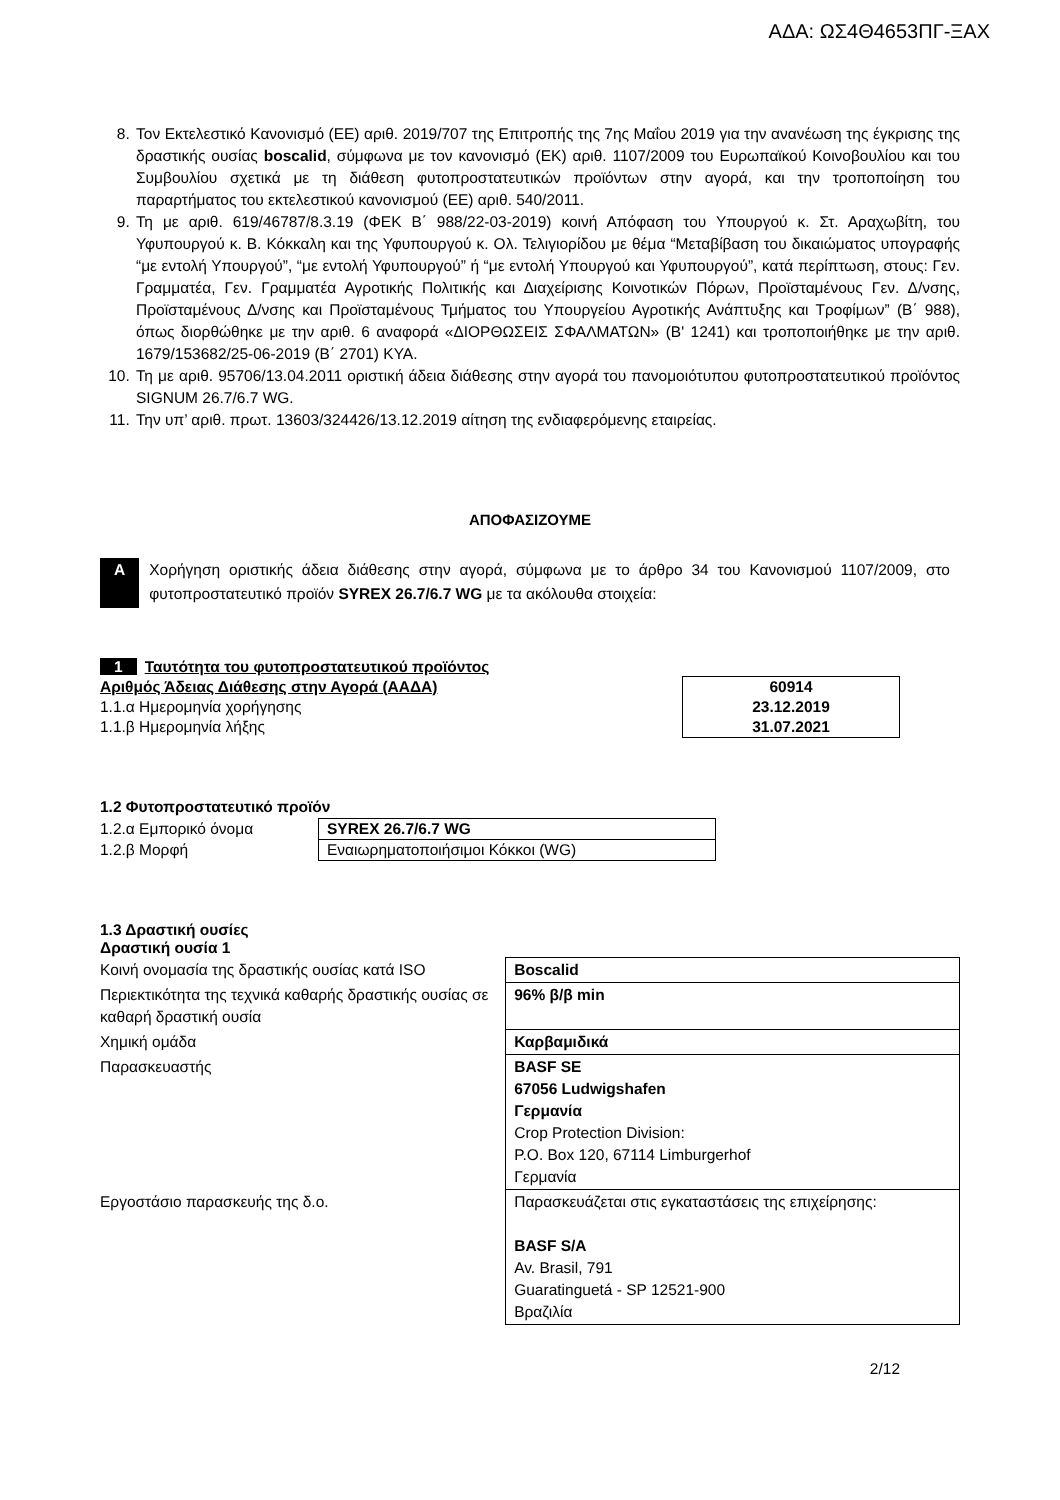ΑΔΑ: ΩΣ4Θ4653ΠΓ-ΞΑΧ
8. Τον Εκτελεστικό Κανονισμό (ΕΕ) αριθ. 2019/707 της Επιτροπής της 7ης Μαΐου 2019 για την ανανέωση της έγκρισης της δραστικής ουσίας boscalid, σύμφωνα με τον κανονισμό (ΕΚ) αριθ. 1107/2009 του Ευρωπαϊκού Κοινοβουλίου και του Συμβουλίου σχετικά με τη διάθεση φυτοπροστατευτικών προϊόντων στην αγορά, και την τροποποίηση του παραρτήματος του εκτελεστικού κανονισμού (ΕΕ) αριθ. 540/2011.
9. Τη με αριθ. 619/46787/8.3.19 (ΦΕΚ Β΄ 988/22-03-2019) κοινή Απόφαση του Υπουργού κ. Στ. Αραχωβίτη, του Υφυπουργού κ. Β. Κόκκαλη και της Υφυπουργού κ. Ολ. Τελιγιορίδου με θέμα “Μεταβίβαση του δικαιώματος υπογραφής “με εντολή Υπουργού”, “με εντολή Υφυπουργού” ή “με εντολή Υπουργού και Υφυπουργού”, κατά περίπτωση, στους: Γεν. Γραμματέα, Γεν. Γραμματέα Αγροτικής Πολιτικής και Διαχείρισης Κοινοτικών Πόρων, Προϊσταμένους Γεν. Δ/νσης, Προϊσταμένους Δ/νσης και Προϊσταμένους Τμήματος του Υπουργείου Αγροτικής Ανάπτυξης και Τροφίμων” (Β΄ 988), όπως διορθώθηκε με την αριθ. 6 αναφορά «ΔΙΟΡΘΩΣΕΙΣ ΣΦΑΛΜΑΤΩΝ» (Β' 1241) και τροποποιήθηκε με την αριθ. 1679/153682/25-06-2019 (Β΄ 2701) ΚΥΑ.
10. Τη με αριθ. 95706/13.04.2011 οριστική άδεια διάθεσης στην αγορά του πανομοιότυπου φυτοπροστατευτικού προϊόντος SIGNUM 26.7/6.7 WG.
11. Την υπ’ αριθ. πρωτ. 13603/324426/13.12.2019 αίτηση της ενδιαφερόμενης εταιρείας.
ΑΠΟΦΑΣΙΖΟΥΜΕ
Α
Χορήγηση οριστικής άδεια διάθεσης στην αγορά, σύμφωνα με το άρθρο 34 του Κανονισμού 1107/2009, στο φυτοπροστατευτικό προϊόν SYREX 26.7/6.7 WG με τα ακόλουθα στοιχεία:
1 Ταυτότητα του φυτοπροστατευτικού προϊόντος
| Αριθμός Άδειας Διάθεσης στην Αγορά (ΑΑΔΑ) | 60914 |
| 1.1.α Ημερομηνία χορήγησης | 23.12.2019 |
| 1.1.β Ημερομηνία λήξης | 31.07.2021 |
1.2 Φυτοπροστατευτικό προϊόν
| 1.2.α Εμπορικό όνομα | SYREX 26.7/6.7 WG |
| 1.2.β Μορφή | Εναιωρηματοποιήσιμοι Κόκκοι (WG) |
1.3 Δραστική ουσίες
Δραστική ουσία 1
| Κοινή ονομασία της δραστικής ουσίας κατά ISO | Boscalid |
| Περιεκτικότητα της τεχνικά καθαρής δραστικής ουσίας σε καθαρή δραστική ουσία | 96% β/β min |
| Χημική ομάδα | Καρβαμιδικά |
| Παρασκευαστής | BASF SE 67056 Ludwigshafen Γερμανία Crop Protection Division: P.O. Box 120, 67114 Limburgerhof Γερμανία |
| Εργοστάσιο παρασκευής της δ.ο. | Παρασκευάζεται στις εγκαταστάσεις της επιχείρησης: BASF S/A Av. Brasil, 791 Guaratinguetá - SP 12521-900 Βραζιλία |
2/12